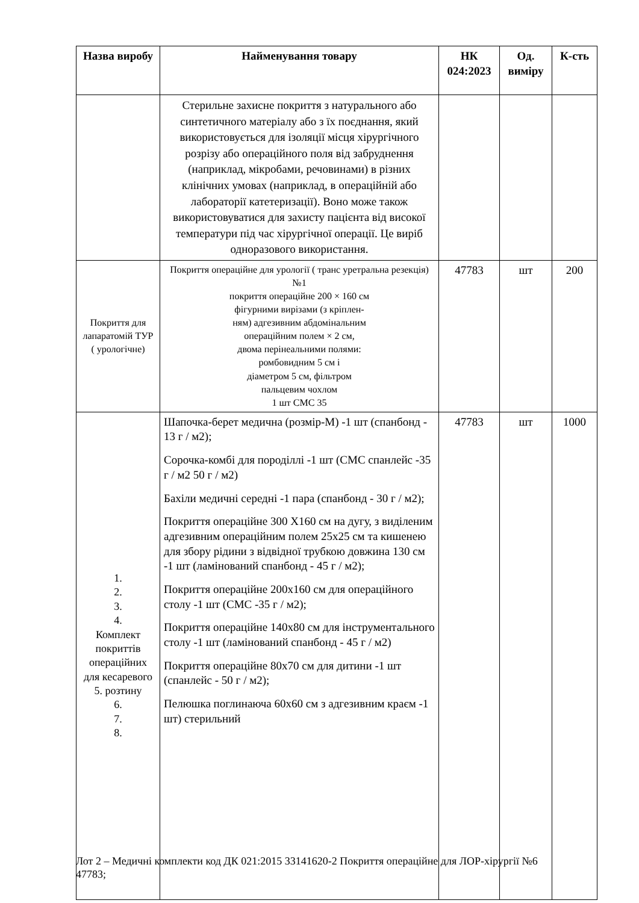| Назва виробу | Найменування товару | НК 024:2023 | Од. виміру | К-сть |
| --- | --- | --- | --- | --- |
| | Стерильне захисне покриття з натурального або синтетичного матеріалу або з їх поєднання, який використовується для ізоляції місця хірургічного розрізу або операційного поля від забруднення (наприклад, мікробами, речовинами) в різних клінічних умовах (наприклад, в операційній або лабораторії катетеризації). Воно може також використовуватися для захисту пацієнта від високої температури під час хірургічної операції. Це виріб одноразового використання. | | | |
| Покриття для лапаратомій ТУР ( урологічне) | Покриття операційне для урології ( транс уретральна резекція) №1 покриття операційне 200 × 160 см фігурними вирізами (з кріплен- ням) адгезивним абдомінальним операційним полем × 2 см, двома перінеальними полями: ромбовидним 5 см і діаметром 5 см, фільтром пальцевим чохлом 1 шт СМС 35 | 47783 | шт | 200 |
| 1. 2. 3. 4. Комплект покриттів операційних для кесаревого 5. розтину 6. 7. 8. | Шапочка-берет медична (розмір-М) -1 шт (спанбонд - 13 г / м2); Сорочка-комбі для породіллі -1 шт (СМС спанлейс -35 г / м2 50 г / м2) Бахіли медичні середні -1 пара (спанбонд - 30 г / м2); Покриття операційне 300 Х160 см на дугу, з виділеним адгезивним операційним полем 25х25 см та кишенею для збору рідини з відвідної трубкою довжина 130 см -1 шт (ламінований спанбонд - 45 г / м2); Покриття операційне 200х160 см для операційного столу -1 шт (СМС -35 г / м2); Покриття операційне 140х80 см для інструментального столу -1 шт (ламінований спанбонд - 45 г / м2) Покриття операційне 80х70 см для дитини -1 шт (спанлейс - 50 г / м2); Пелюшка поглинаюча 60х60 см з адгезивним краєм -1 шт) стерильний | 47783 | шт | 1000 |
Лот 2 – Медичні комплекти код ДК 021:2015 33141620-2 Покриття операційне для ЛОР-хірургії №6 47783;